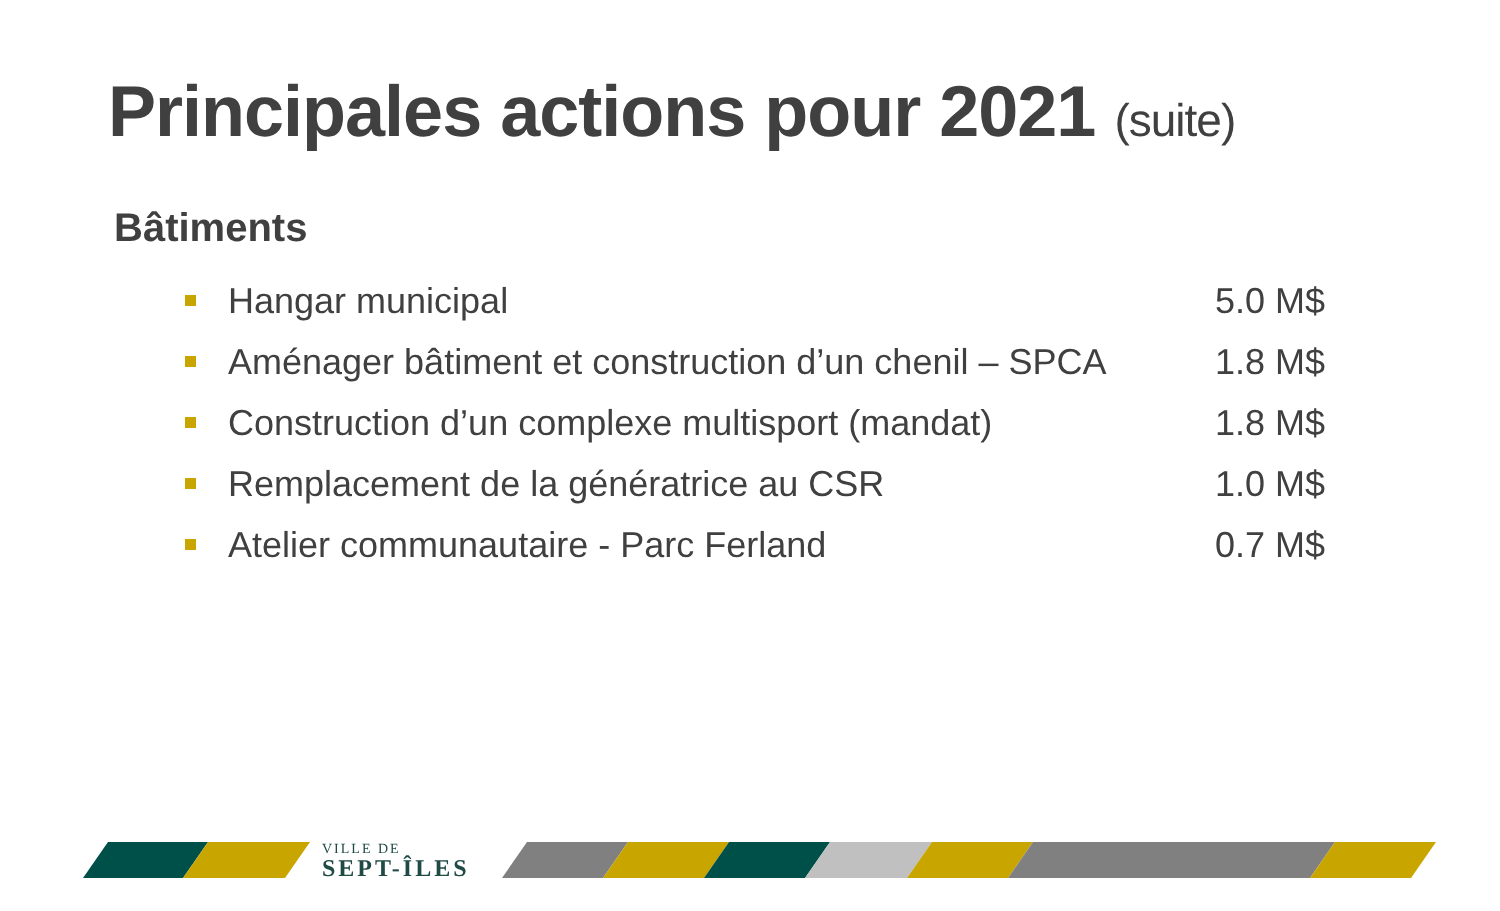Principales actions pour 2021 (suite)
Bâtiments
Hangar municipal 5.0 M$
Aménager bâtiment et construction d’un chenil – SPCA 1.8 M$
Construction d’un complexe multisport (mandat) 1.8 M$
Remplacement de la génératrice au CSR 1.0 M$
Atelier communautaire - Parc Ferland 0.7 M$
VILLE DE
SEPT-ÎLES